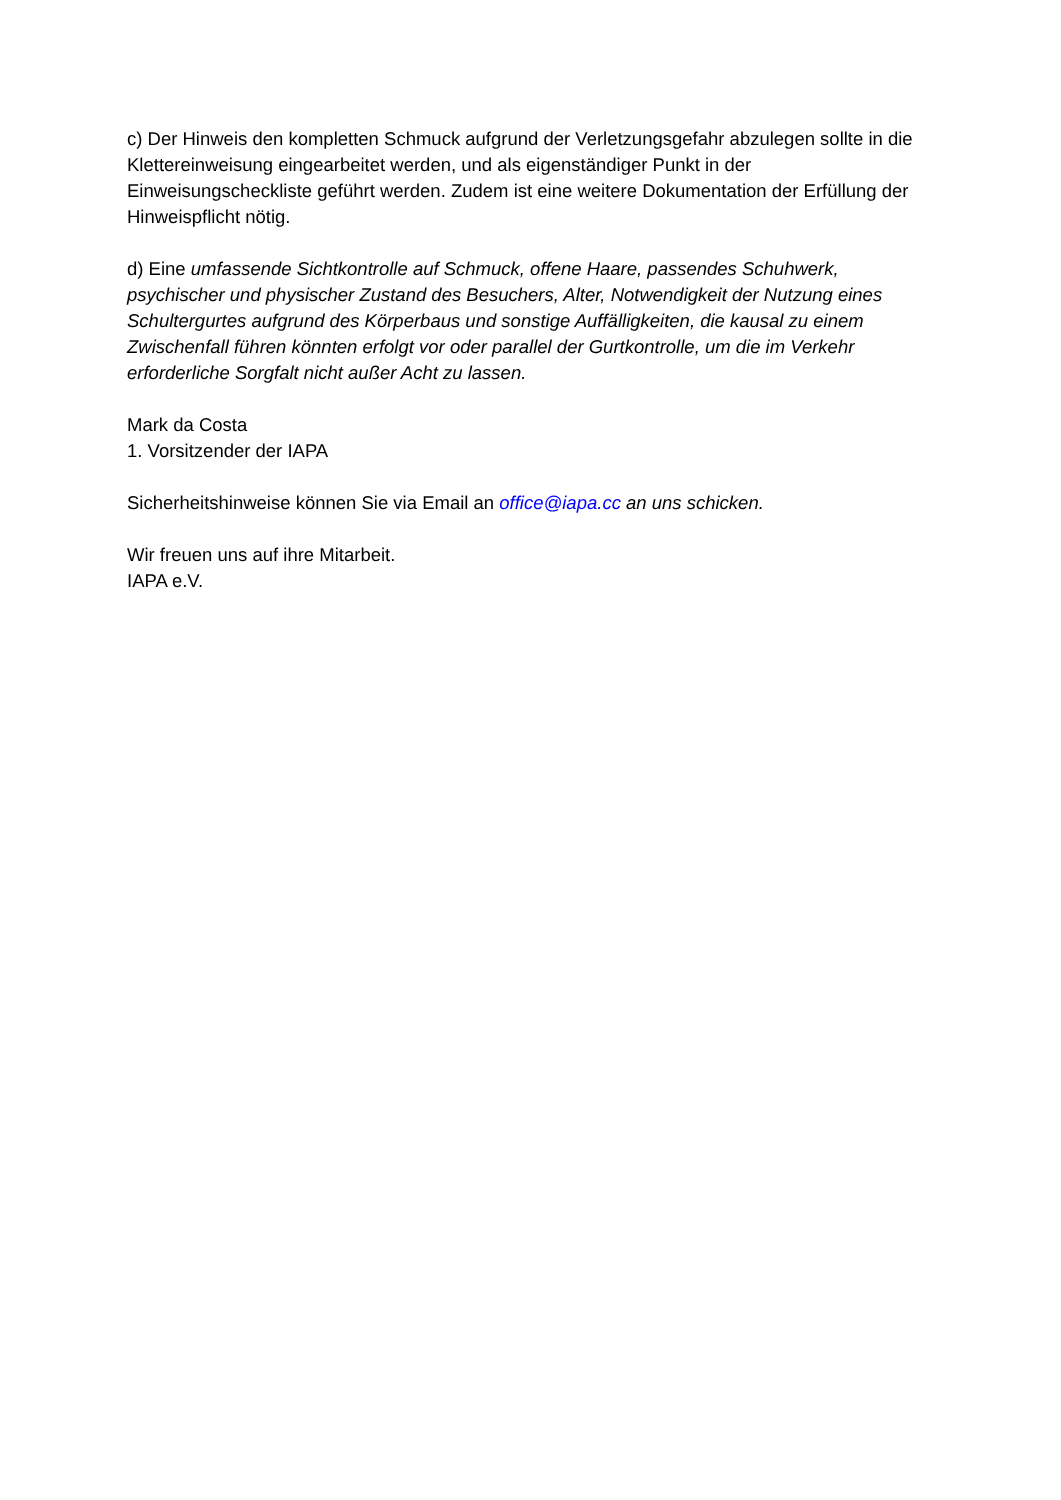c) Der Hinweis den kompletten Schmuck aufgrund der Verletzungsgefahr abzulegen sollte in die Klettereinweisung eingearbeitet werden, und als eigenständiger Punkt in der Einweisungscheckliste geführt werden. Zudem ist eine weitere Dokumentation der Erfüllung der Hinweispflicht nötig.
d) Eine umfassende Sichtkontrolle auf Schmuck, offene Haare, passendes Schuhwerk, psychischer und physischer Zustand des Besuchers, Alter, Notwendigkeit der Nutzung eines Schultergurtes aufgrund des Körperbaus und sonstige Auffälligkeiten, die kausal zu einem Zwischenfall führen könnten erfolgt vor oder parallel der Gurtkontrolle, um die im Verkehr erforderliche Sorgfalt nicht außer Acht zu lassen.
Mark da Costa
1. Vorsitzender der IAPA
Sicherheitshinweise können Sie via Email an office@iapa.cc an uns schicken.
Wir freuen uns auf ihre Mitarbeit.
IAPA e.V.